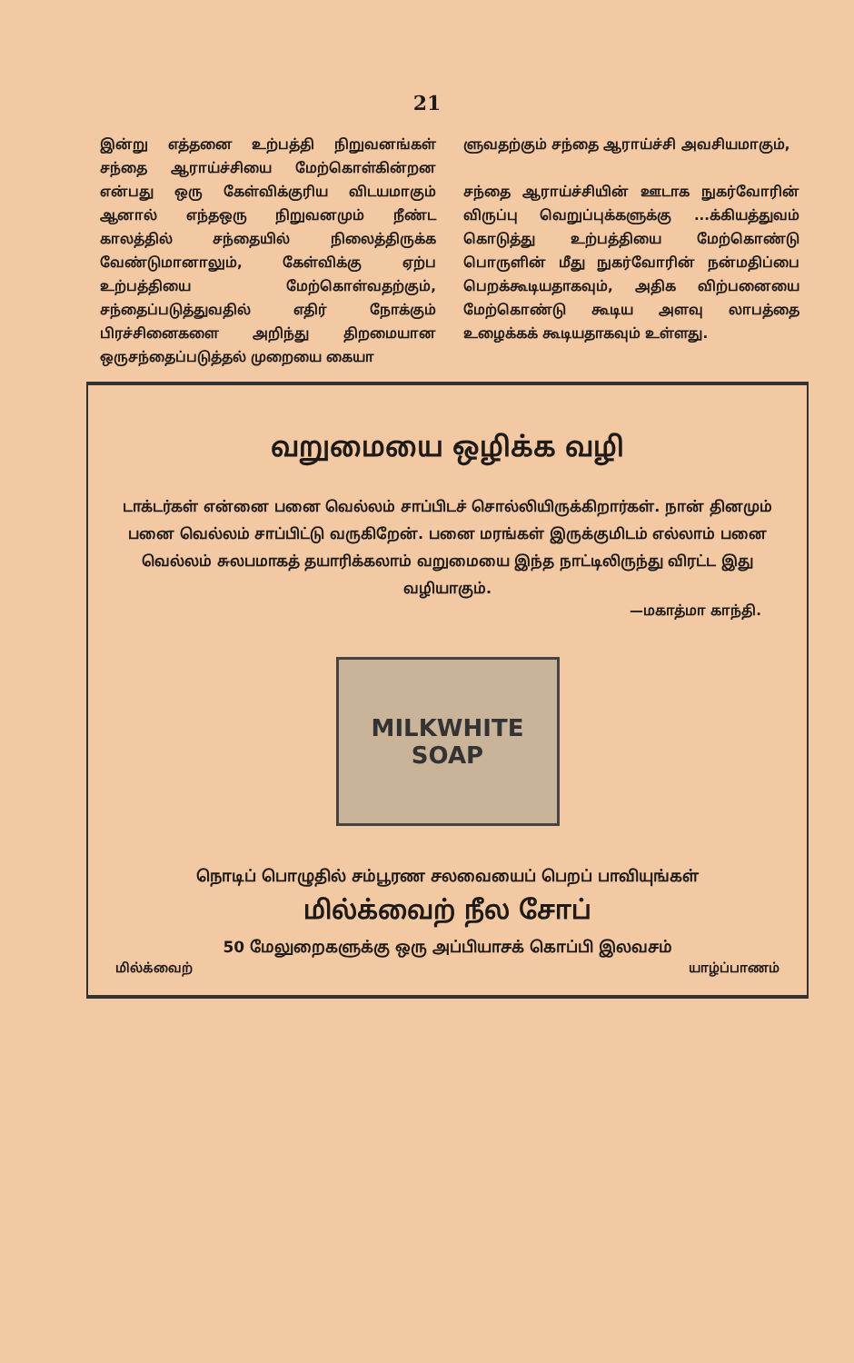21
இன்று எத்தனை உற்பத்தி நிறுவனங்கள் சந்தை ஆராய்ச்சியை மேற்கொள்கின்றன என்பது ஒரு கேள்விக்குரிய விடயமாகும் ஆனால் எந்தஒரு நிறுவனமும் நீண்ட காலத்தில் சந்தையில் நிலைத்திருக்க வேண்டுமானாலும், கேள்விக்கு ஏற்ப உற்பத்தியை மேற்கொள்வதற்கும், சந்தைப்படுத்துவதில் எதிர் நோக்கும் பிரச்சினைகளை அறிந்து திறமையான ஒருசந்தைப்படுத்தல் முறையை கையா
ளுவதற்கும் சந்தை ஆராய்ச்சி அவசியமாகும்,
சந்தை ஆராய்ச்சியின் ஊடாக நுகர்வோரின் விருப்பு வெறுப்புக்களுக்கு ...க்கியத்துவம் கொடுத்து உற்பத்தியை மேற்கொண்டு பொருளின் மீது நுகர்வோரின் நன்மதிப்பை பெறக்கூடியதாகவும், அதிக விற்பனையை மேற்கொண்டு கூடிய அளவு லாபத்தை உழைக்கக் கூடியதாகவும் உள்ளது.
வறுமையை ஒழிக்க வழி
டாக்டர்கள் என்னை பனை வெல்லம் சாப்பிடச் சொல்லியிருக்கிறார்கள். நான் தினமும் பனை வெல்லம் சாப்பிட்டு வருகிறேன். பனை மரங்கள் இருக்குமிடம் எல்லாம் பனை வெல்லம் சுலபமாகத் தயாரிக்கலாம் வறுமையை இந்த நாட்டிலிருந்து விரட்ட இது வழியாகும்.
—மகாத்மா காந்தி.
MILKWHITE SOAP
நொடிப் பொழுதில் சம்பூரண சலவையைப் பெறப் பாவியுங்கள்
மில்க்வைற் நீல சோப்
50 மேலுறைகளுக்கு ஒரு அப்பியாசக் கொப்பி இலவசம்
மில்க்வைற் யாழ்ப்பாணம்